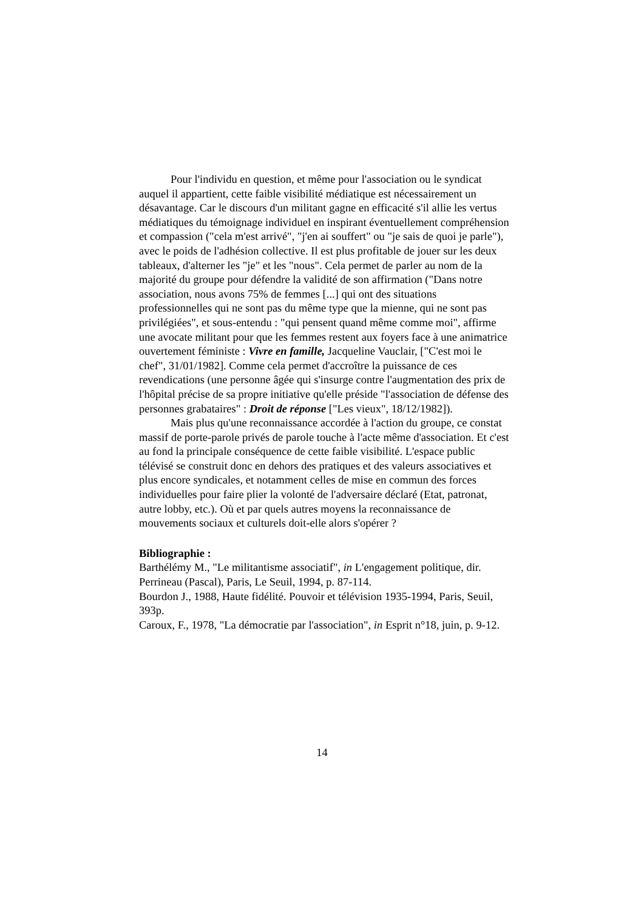Pour l'individu en question, et même pour l'association ou le syndicat auquel il appartient, cette faible visibilité médiatique est nécessairement un désavantage. Car le discours d'un militant gagne en efficacité s'il allie les vertus médiatiques du témoignage individuel en inspirant éventuellement compréhension et compassion ("cela m'est arrivé", "j'en ai souffert" ou "je sais de quoi je parle"), avec le poids de l'adhésion collective. Il est plus profitable de jouer sur les deux tableaux, d'alterner les "je" et les "nous". Cela permet de parler au nom de la majorité du groupe pour défendre la validité de son affirmation ("Dans notre association, nous avons 75% de femmes [...] qui ont des situations professionnelles qui ne sont pas du même type que la mienne, qui ne sont pas privilégiées", et sous-entendu : "qui pensent quand même comme moi", affirme une avocate militant pour que les femmes restent aux foyers face à une animatrice ouvertement féministe : Vivre en famille, Jacqueline Vauclair, ["C'est moi le chef", 31/01/1982]. Comme cela permet d'accroître la puissance de ces revendications (une personne âgée qui s'insurge contre l'augmentation des prix de l'hôpital précise de sa propre initiative qu'elle préside "l'association de défense des personnes grabataires" : Droit de réponse ["Les vieux", 18/12/1982]).
Mais plus qu'une reconnaissance accordée à l'action du groupe, ce constat massif de porte-parole privés de parole touche à l'acte même d'association. Et c'est au fond la principale conséquence de cette faible visibilité. L'espace public télévisé se construit donc en dehors des pratiques et des valeurs associatives et plus encore syndicales, et notamment celles de mise en commun des forces individuelles pour faire plier la volonté de l'adversaire déclaré (Etat, patronat, autre lobby, etc.). Où et par quels autres moyens la reconnaissance de mouvements sociaux et culturels doit-elle alors s'opérer ?
Bibliographie :
Barthélémy M., "Le militantisme associatif", in L'engagement politique, dir. Perrineau (Pascal), Paris, Le Seuil, 1994, p. 87-114.
Bourdon J., 1988, Haute fidélité. Pouvoir et télévision 1935-1994, Paris, Seuil, 393p.
Caroux, F., 1978, "La démocratie par l'association", in Esprit n°18, juin, p. 9-12.
14